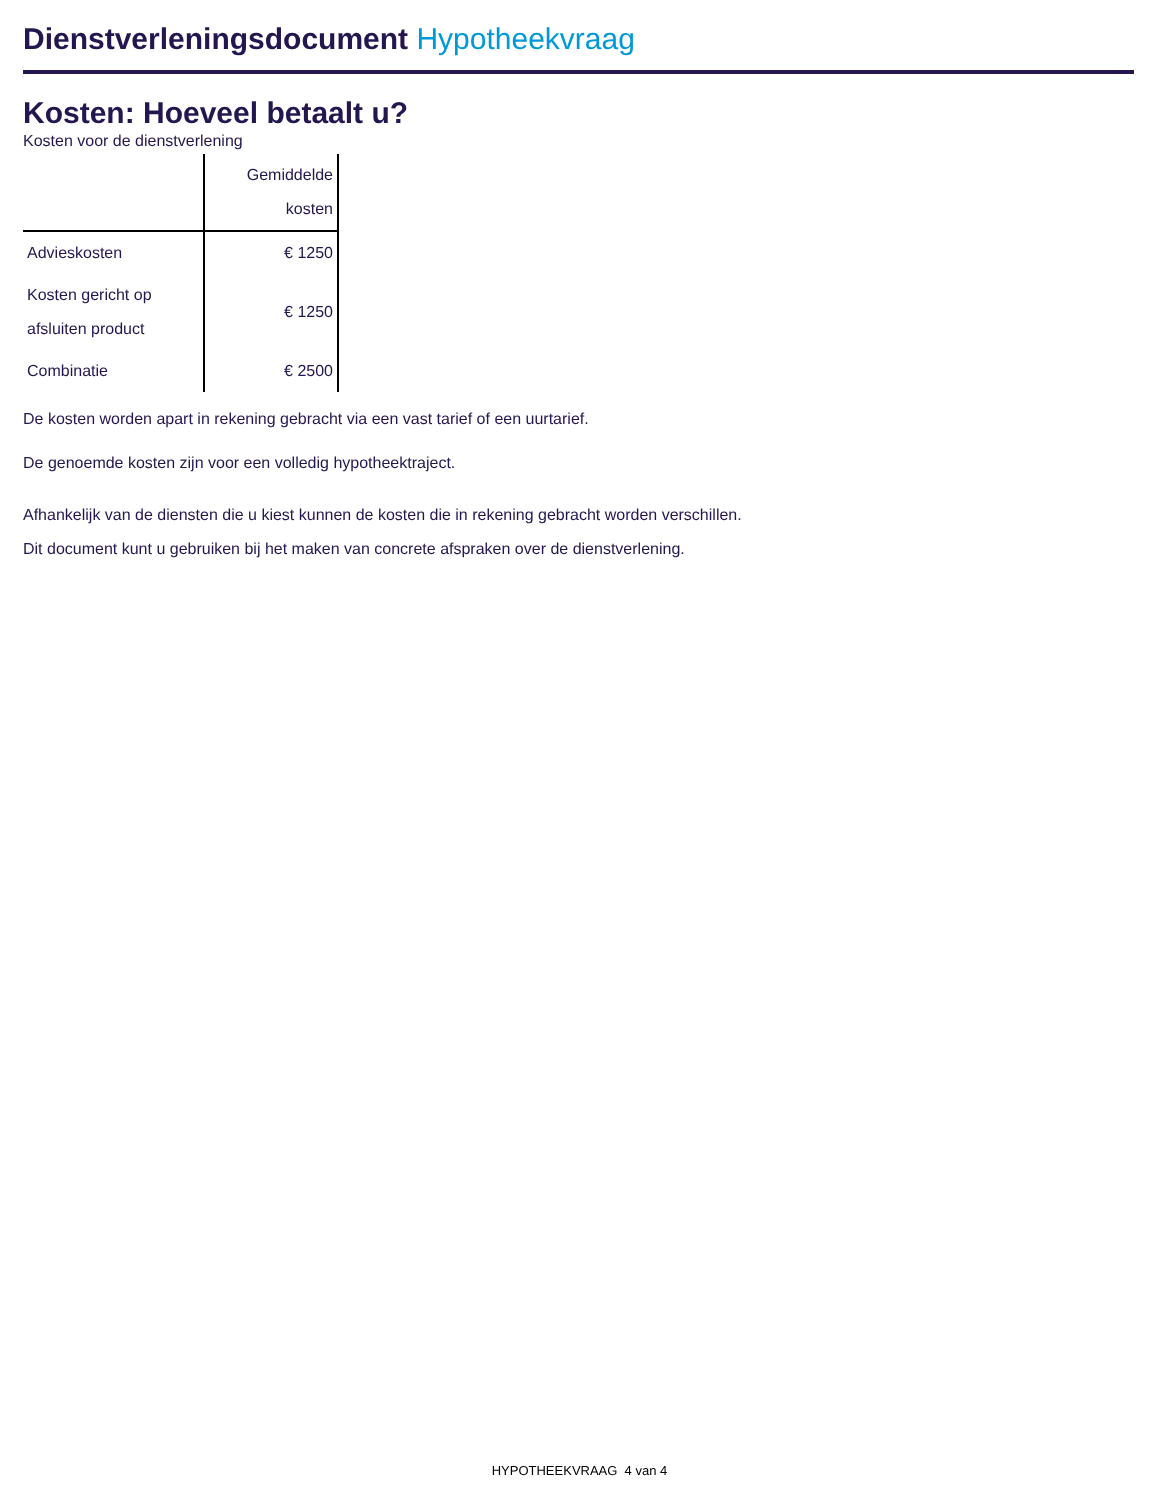Dienstverleningsdocument Hypotheekvraag
Kosten: Hoeveel betaalt u?
Kosten voor de dienstverlening
| | Gemiddelde kosten |
| --- | --- |
| Advieskosten | € 1250 |
| Kosten gericht op afsluiten product | € 1250 |
| Combinatie | € 2500 |
De kosten worden apart in rekening gebracht via een vast tarief of een uurtarief.
De genoemde kosten zijn voor een volledig hypotheektraject.
Afhankelijk van de diensten die u kiest kunnen de kosten die in rekening gebracht worden verschillen.
Dit document kunt u gebruiken bij het maken van concrete afspraken over de dienstverlening.
HYPOTHEEKVRAAG 4 van 4